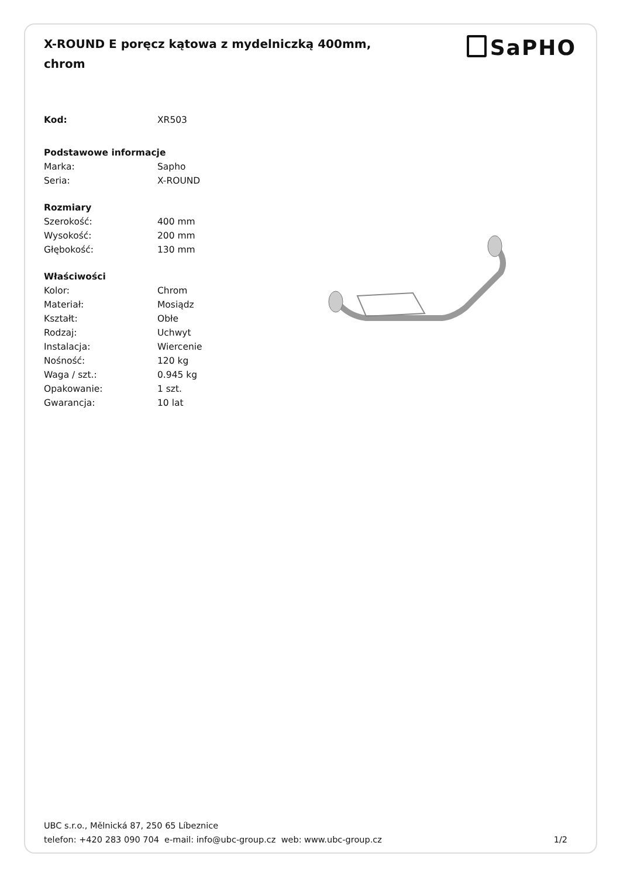X-ROUND E poręcz kątowa z mydelniczką 400mm, chrom
SaPHO
| Kod: | XR503 |
| Podstawowe informacje | |
| Marka: | Sapho |
| Seria: | X-ROUND |
| Rozmiary | |
| Szerokość: | 400 mm |
| Wysokość: | 200 mm |
| Głębokość: | 130 mm |
| Właściwości | |
| Kolor: | Chrom |
| Materiał: | Mosiądz |
| Kształt: | Obłe |
| Rodzaj: | Uchwyt |
| Instalacja: | Wiercenie |
| Nośność: | 120 kg |
| Waga / szt.: | 0.945 kg |
| Opakowanie: | 1 szt. |
| Gwarancja: | 10 lat |
UBC s.r.o., Mělnická 87, 250 65 Líbeznice
telefon: +420 283 090 704 e-mail: info@ubc-group.cz web: www.ubc-group.cz 1/2